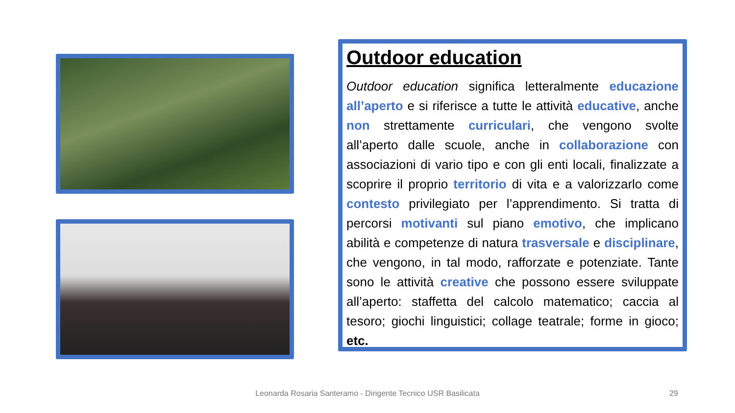Outdoor education
Outdoor education significa letteralmente educazione all’aperto e si riferisce a tutte le attività educative, anche non strettamente curriculari, che vengono svolte all’aperto dalle scuole, anche in collaborazione con associazioni di vario tipo e con gli enti locali, finalizzate a scoprire il proprio territorio di vita e a valorizzarlo come contesto privilegiato per l’apprendimento. Si tratta di percorsi motivanti sul piano emotivo, che implicano abilità e competenze di natura trasversale e disciplinare, che vengono, in tal modo, rafforzate e potenziate. Tante sono le attività creative che possono essere sviluppate all’aperto: staffetta del calcolo matematico; caccia al tesoro; giochi linguistici; collage teatrale; forme in gioco; etc.
Leonarda Rosaria Santeramo - Dirigente Tecnico USR Basilicata 29